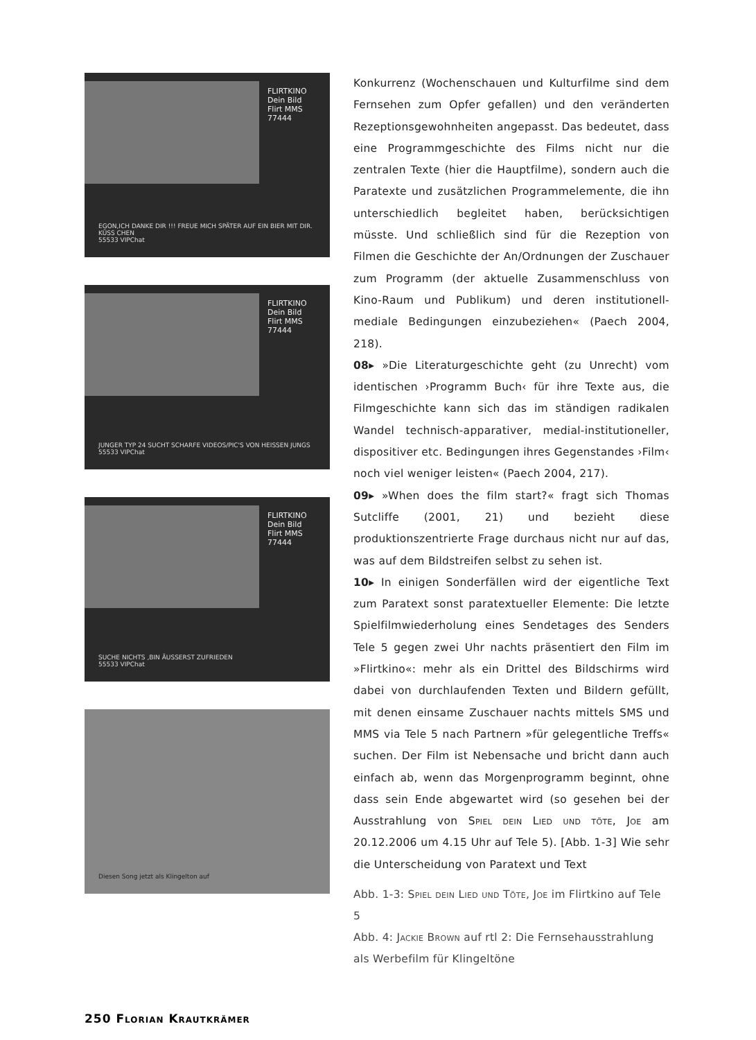FLIRTKINO
Dein Bild
Flirt MMS
77444
EGON,ICH DANKE DIR !!! FREUE MICH SPÄTER AUF EIN BIER MIT DIR. KÜSS CHEN
55533 VIPChat
FLIRTKINO
Dein Bild
Flirt MMS
77444
JUNGER TYP 24 SUCHT SCHARFE VIDEOS/PIC'S VON HEISSEN JUNGS
55533 VIPChat
FLIRTKINO
Dein Bild
Flirt MMS
77444
SUCHE NICHTS ,BIN ÄUSSERST ZUFRIEDEN
55533 VIPChat
Diesen Song jetzt als Klingelton auf
Konkurrenz (Wochenschauen und Kulturfilme sind dem Fernsehen zum Opfer gefallen) und den veränderten Rezeptionsgewohnheiten angepasst. Das bedeutet, dass eine Programmgeschichte des Films nicht nur die zentralen Texte (hier die Hauptfilme), sondern auch die Paratexte und zusätzlichen Programmelemente, die ihn unterschiedlich begleitet haben, berücksichtigen müsste. Und schließlich sind für die Rezeption von Filmen die Geschichte der An/Ordnungen der Zuschauer zum Programm (der aktuelle Zusammenschluss von Kino-Raum und Publikum) und deren institutionell-mediale Bedingungen einzubeziehen« (Paech 2004, 218).
08▸ »Die Literaturgeschichte geht (zu Unrecht) vom identischen ›Programm Buch‹ für ihre Texte aus, die Filmgeschichte kann sich das im ständigen radikalen Wandel technisch-apparativer, medial-institutioneller, dispositiver etc. Bedingungen ihres Gegenstandes ›Film‹ noch viel weniger leisten« (Paech 2004, 217).
09▸ »When does the film start?« fragt sich Thomas Sutcliffe (2001, 21) und bezieht diese produktionszentrierte Frage durchaus nicht nur auf das, was auf dem Bildstreifen selbst zu sehen ist.
10▸ In einigen Sonderfällen wird der eigentliche Text zum Paratext sonst paratextueller Elemente: Die letzte Spielfilmwiederholung eines Sendetages des Senders Tele 5 gegen zwei Uhr nachts präsentiert den Film im »Flirtkino«: mehr als ein Drittel des Bildschirms wird dabei von durchlaufenden Texten und Bildern gefüllt, mit denen einsame Zuschauer nachts mittels SMS und MMS via Tele 5 nach Partnern »für gelegentliche Treffs« suchen. Der Film ist Nebensache und bricht dann auch einfach ab, wenn das Morgenprogramm beginnt, ohne dass sein Ende abgewartet wird (so gesehen bei der Ausstrahlung von Spiel dein Lied und töte, Joe am 20.12.2006 um 4.15 Uhr auf Tele 5). [Abb. 1-3] Wie sehr die Unterscheidung von Paratext und Text
Abb. 1-3: Spiel dein Lied und Töte, Joe im Flirtkino auf Tele 5
Abb. 4: Jackie Brown auf rtl 2: Die Fernsehausstrahlung als Werbefilm für Klingeltöne
250 Florian Krautkrämer